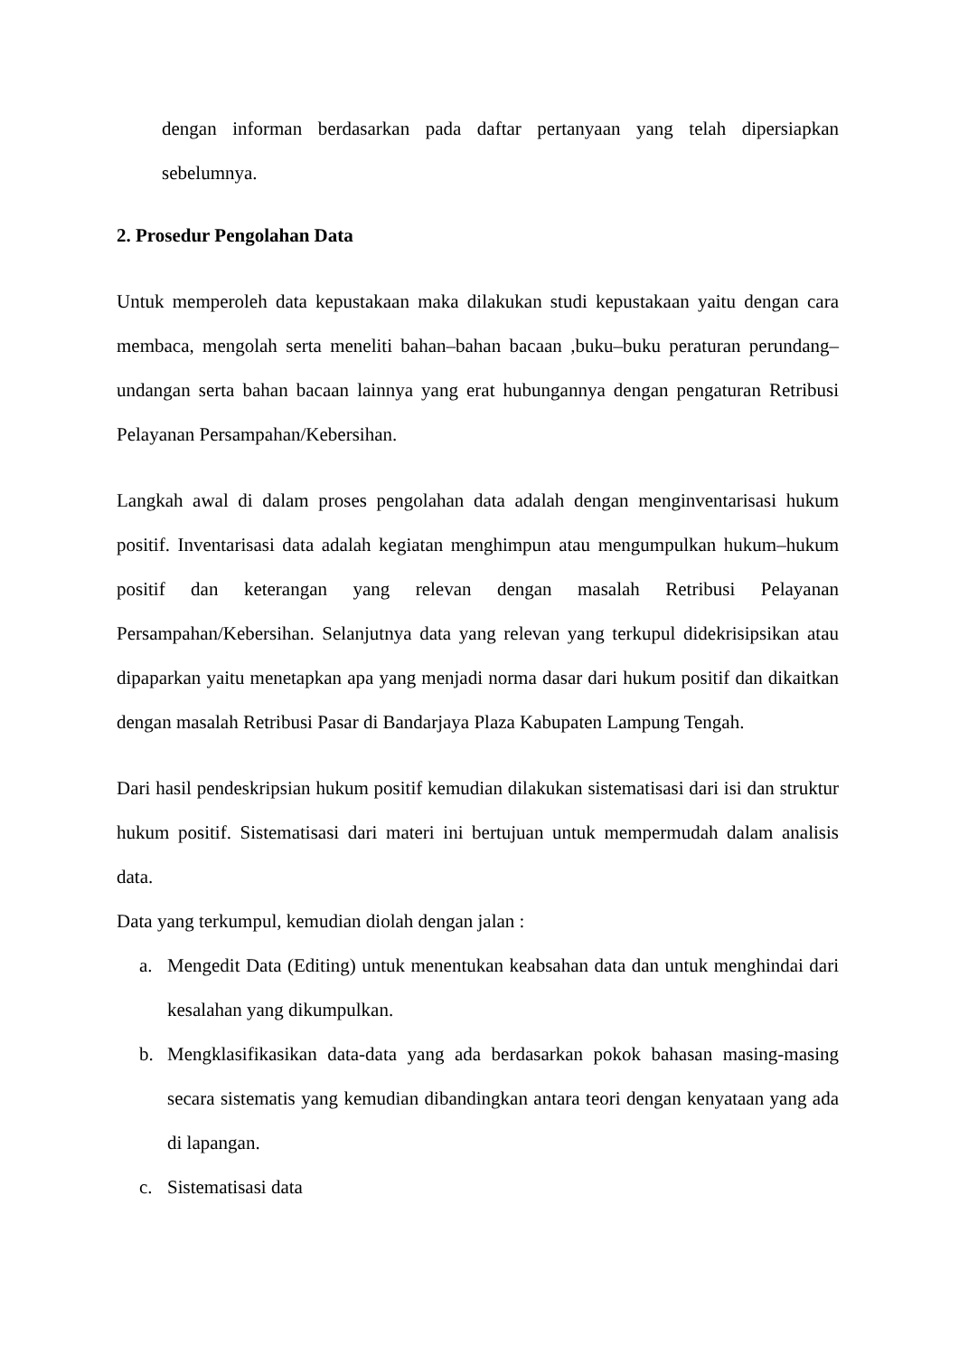dengan informan berdasarkan pada daftar pertanyaan yang telah dipersiapkan sebelumnya.
2. Prosedur Pengolahan Data
Untuk memperoleh data kepustakaan maka dilakukan studi kepustakaan yaitu dengan cara membaca, mengolah serta meneliti bahan–bahan bacaan ,buku–buku peraturan perundang–undangan serta bahan bacaan lainnya yang erat hubungannya dengan pengaturan Retribusi Pelayanan Persampahan/Kebersihan.
Langkah awal di dalam proses pengolahan data adalah dengan menginventarisasi hukum positif. Inventarisasi data adalah kegiatan menghimpun atau mengumpulkan hukum–hukum positif dan keterangan yang relevan dengan masalah Retribusi Pelayanan Persampahan/Kebersihan. Selanjutnya data yang relevan yang terkupul didekrisipsikan atau dipaparkan yaitu menetapkan apa yang menjadi norma dasar dari hukum positif dan dikaitkan dengan masalah Retribusi Pasar di Bandarjaya Plaza Kabupaten Lampung Tengah.
Dari hasil pendeskripsian hukum positif kemudian dilakukan sistematisasi dari isi dan struktur hukum positif. Sistematisasi dari materi ini bertujuan untuk mempermudah dalam analisis data.
Data yang terkumpul, kemudian diolah dengan jalan :
a. Mengedit Data (Editing) untuk menentukan keabsahan data dan untuk menghindai dari kesalahan yang dikumpulkan.
b. Mengklasifikasikan data-data yang ada berdasarkan pokok bahasan masing-masing secara sistematis yang kemudian dibandingkan antara teori dengan kenyataan yang ada di lapangan.
c. Sistematisasi data